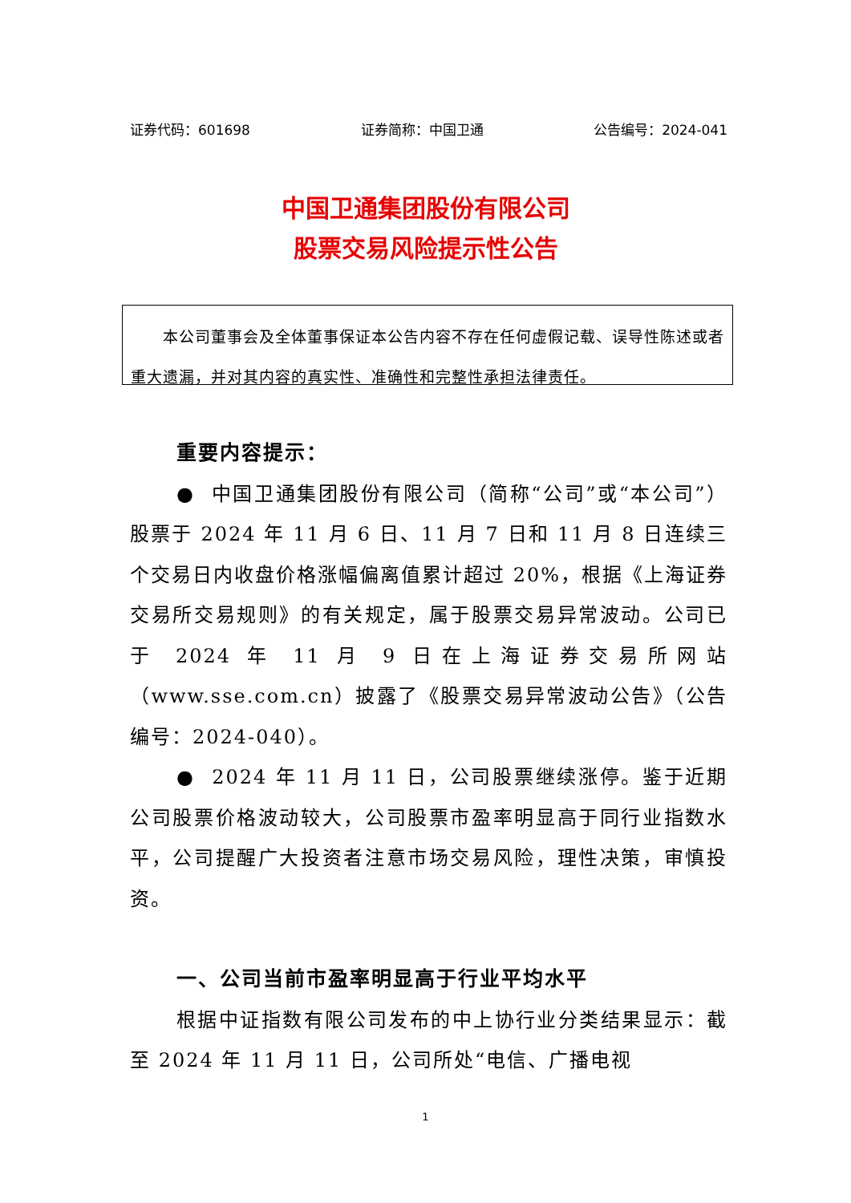证券代码：601698 证券简称：中国卫通 公告编号：2024-041
中国卫通集团股份有限公司
股票交易风险提示性公告
  本公司董事会及全体董事保证本公告内容不存在任何虚假记载、误导性陈述或者重大遗漏，并对其内容的真实性、准确性和完整性承担法律责任。
重要内容提示：
● 中国卫通集团股份有限公司（简称“公司”或“本公司”）股票于 2024 年 11 月 6 日、11 月 7 日和 11 月 8 日连续三个交易日内收盘价格涨幅偏离值累计超过 20%，根据《上海证券交易所交易规则》的有关规定，属于股票交易异常波动。公司已于 2024 年 11 月 9 日在上海证券交易所网站（www.sse.com.cn）披露了《股票交易异常波动公告》（公告编号：2024-040）。
● 2024 年 11 月 11 日，公司股票继续涨停。鉴于近期公司股票价格波动较大，公司股票市盈率明显高于同行业指数水平，公司提醒广大投资者注意市场交易风险，理性决策，审慎投资。
一、公司当前市盈率明显高于行业平均水平
根据中证指数有限公司发布的中上协行业分类结果显示：截至 2024 年 11 月 11 日，公司所处“电信、广播电视
1